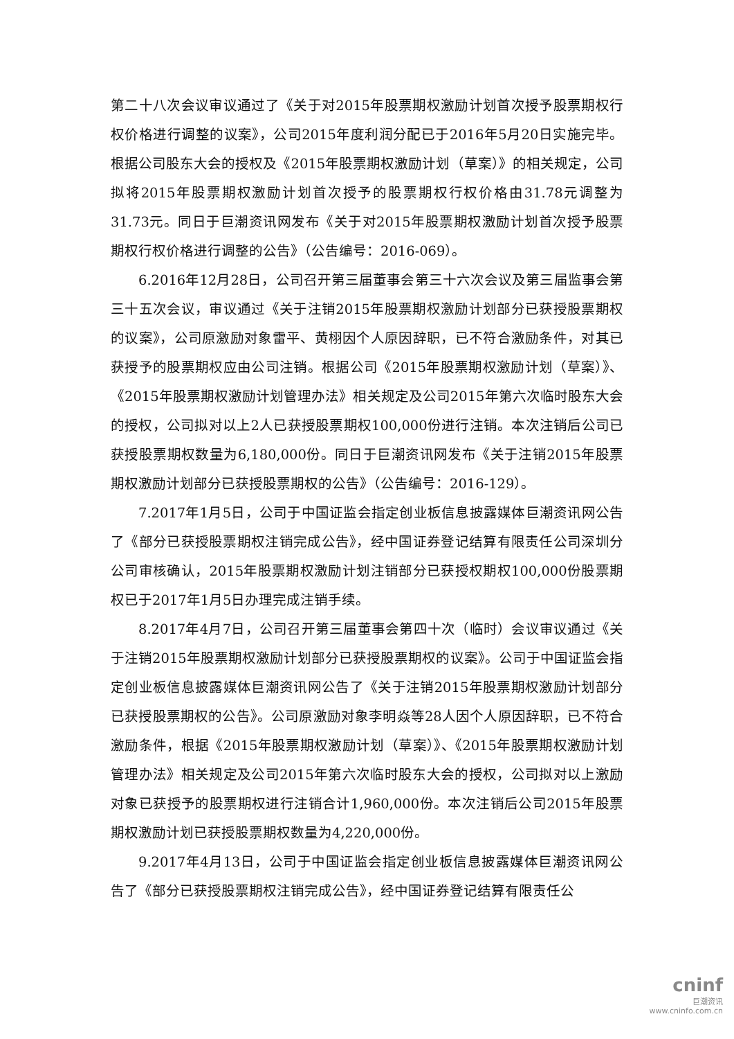第二十八次会议审议通过了《关于对2015年股票期权激励计划首次授予股票期权行权价格进行调整的议案》，公司2015年度利润分配已于2016年5月20日实施完毕。根据公司股东大会的授权及《2015年股票期权激励计划（草案）》的相关规定，公司拟将2015年股票期权激励计划首次授予的股票期权行权价格由31.78元调整为31.73元。同日于巨潮资讯网发布《关于对2015年股票期权激励计划首次授予股票期权行权价格进行调整的公告》（公告编号：2016-069）。
6.2016年12月28日，公司召开第三届董事会第三十六次会议及第三届监事会第三十五次会议，审议通过《关于注销2015年股票期权激励计划部分已获授股票期权的议案》，公司原激励对象雷平、黄栩因个人原因辞职，已不符合激励条件，对其已获授予的股票期权应由公司注销。根据公司《2015年股票期权激励计划（草案）》、《2015年股票期权激励计划管理办法》相关规定及公司2015年第六次临时股东大会的授权，公司拟对以上2人已获授股票期权100,000份进行注销。本次注销后公司已获授股票期权数量为6,180,000份。同日于巨潮资讯网发布《关于注销2015年股票期权激励计划部分已获授股票期权的公告》（公告编号：2016-129）。
7.2017年1月5日，公司于中国证监会指定创业板信息披露媒体巨潮资讯网公告了《部分已获授股票期权注销完成公告》，经中国证券登记结算有限责任公司深圳分公司审核确认，2015年股票期权激励计划注销部分已获授权期权100,000份股票期权已于2017年1月5日办理完成注销手续。
8.2017年4月7日，公司召开第三届董事会第四十次（临时）会议审议通过《关于注销2015年股票期权激励计划部分已获授股票期权的议案》。公司于中国证监会指定创业板信息披露媒体巨潮资讯网公告了《关于注销2015年股票期权激励计划部分已获授股票期权的公告》。公司原激励对象李明焱等28人因个人原因辞职，已不符合激励条件，根据《2015年股票期权激励计划（草案）》、《2015年股票期权激励计划管理办法》相关规定及公司2015年第六次临时股东大会的授权，公司拟对以上激励对象已获授予的股票期权进行注销合计1,960,000份。本次注销后公司2015年股票期权激励计划已获授股票期权数量为4,220,000份。
9.2017年4月13日，公司于中国证监会指定创业板信息披露媒体巨潮资讯网公告了《部分已获授股票期权注销完成公告》，经中国证券登记结算有限责任公
cninf
巨潮资讯
www.cninfo.com.cn